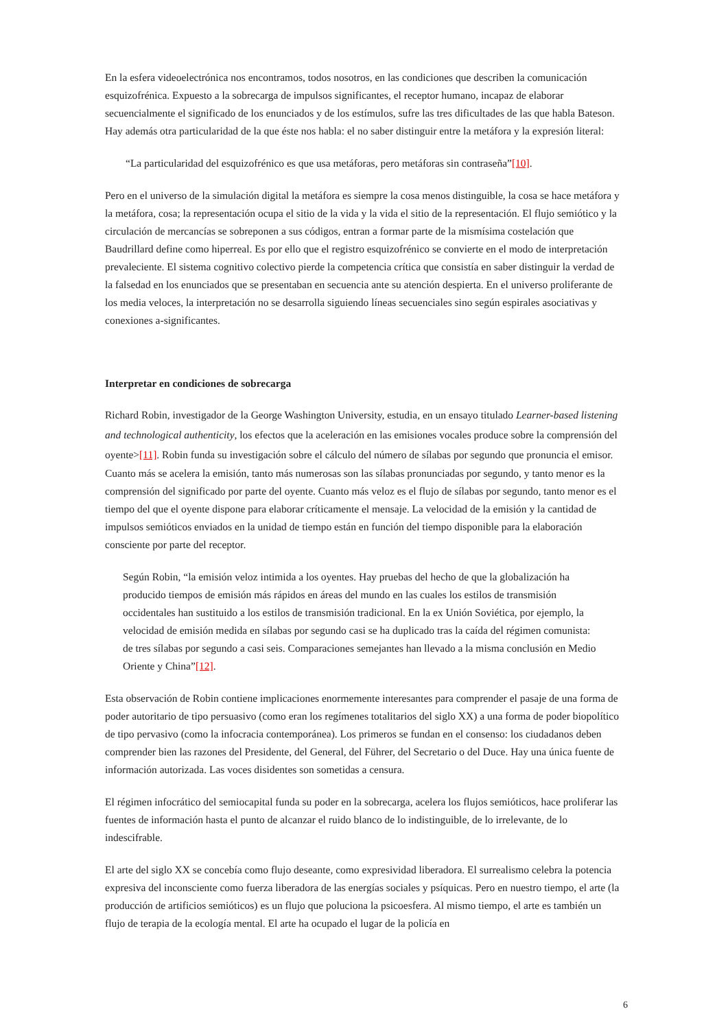En la esfera videoelectrónica nos encontramos, todos nosotros, en las condiciones que describen la comunicación esquizofrénica. Expuesto a la sobrecarga de impulsos significantes, el receptor humano, incapaz de elaborar secuencialmente el significado de los enunciados y de los estímulos, sufre las tres dificultades de las que habla Bateson. Hay además otra particularidad de la que éste nos habla: el no saber distinguir entre la metáfora y la expresión literal:
“La particularidad del esquizofrénico es que usa metáforas, pero metáforas sin contraseña”[10].
Pero en el universo de la simulación digital la metáfora es siempre la cosa menos distinguible, la cosa se hace metáfora y la metáfora, cosa; la representación ocupa el sitio de la vida y la vida el sitio de la representación. El flujo semiótico y la circulación de mercancías se sobreponen a sus códigos, entran a formar parte de la mismísima costelación que Baudrillard define como hiperreal. Es por ello que el registro esquizofrénico se convierte en el modo de interpretación prevaleciente. El sistema cognitivo colectivo pierde la competencia crítica que consistía en saber distinguir la verdad de la falsedad en los enunciados que se presentaban en secuencia ante su atención despierta. En el universo proliferante de los media veloces, la interpretación no se desarrolla siguiendo líneas secuenciales sino según espirales asociativas y conexiones a-significantes.
Interpretar en condiciones de sobrecarga
Richard Robin, investigador de la George Washington University, estudia, en un ensayo titulado Learner-based listening and technological authenticity, los efectos que la aceleración en las emisiones vocales produce sobre la comprensión del oyente>[11]. Robin funda su investigación sobre el cálculo del número de sílabas por segundo que pronuncia el emisor. Cuanto más se acelera la emisión, tanto más numerosas son las sílabas pronunciadas por segundo, y tanto menor es la comprensión del significado por parte del oyente. Cuanto más veloz es el flujo de sílabas por segundo, tanto menor es el tiempo del que el oyente dispone para elaborar críticamente el mensaje. La velocidad de la emisión y la cantidad de impulsos semióticos enviados en la unidad de tiempo están en función del tiempo disponible para la elaboración consciente por parte del receptor.
Según Robin, “la emisión veloz intimida a los oyentes. Hay pruebas del hecho de que la globalización ha producido tiempos de emisión más rápidos en áreas del mundo en las cuales los estilos de transmisión occidentales han sustituido a los estilos de transmisión tradicional. En la ex Unión Soviética, por ejemplo, la velocidad de emisión medida en sílabas por segundo casi se ha duplicado tras la caída del régimen comunista: de tres sílabas por segundo a casi seis. Comparaciones semejantes han llevado a la misma conclusión en Medio Oriente y China”[12].
Esta observación de Robin contiene implicaciones enormemente interesantes para comprender el pasaje de una forma de poder autoritario de tipo persuasivo (como eran los regímenes totalitarios del siglo XX) a una forma de poder biopolítico de tipo pervasivo (como la infocracia contemporánea). Los primeros se fundan en el consenso: los ciudadanos deben comprender bien las razones del Presidente, del General, del Führer, del Secretario o del Duce. Hay una única fuente de información autorizada. Las voces disidentes son sometidas a censura.
El régimen infocrático del semiocapital funda su poder en la sobrecarga, acelera los flujos semióticos, hace proliferar las fuentes de información hasta el punto de alcanzar el ruido blanco de lo indistinguible, de lo irrelevante, de lo indescifrable.
El arte del siglo XX se concebía como flujo deseante, como expresividad liberadora. El surrealismo celebra la potencia expresiva del inconsciente como fuerza liberadora de las energías sociales y psíquicas. Pero en nuestro tiempo, el arte (la producción de artificios semióticos) es un flujo que poluciona la psicoesfera. Al mismo tiempo, el arte es también un flujo de terapia de la ecología mental. El arte ha ocupado el lugar de la policía en
6